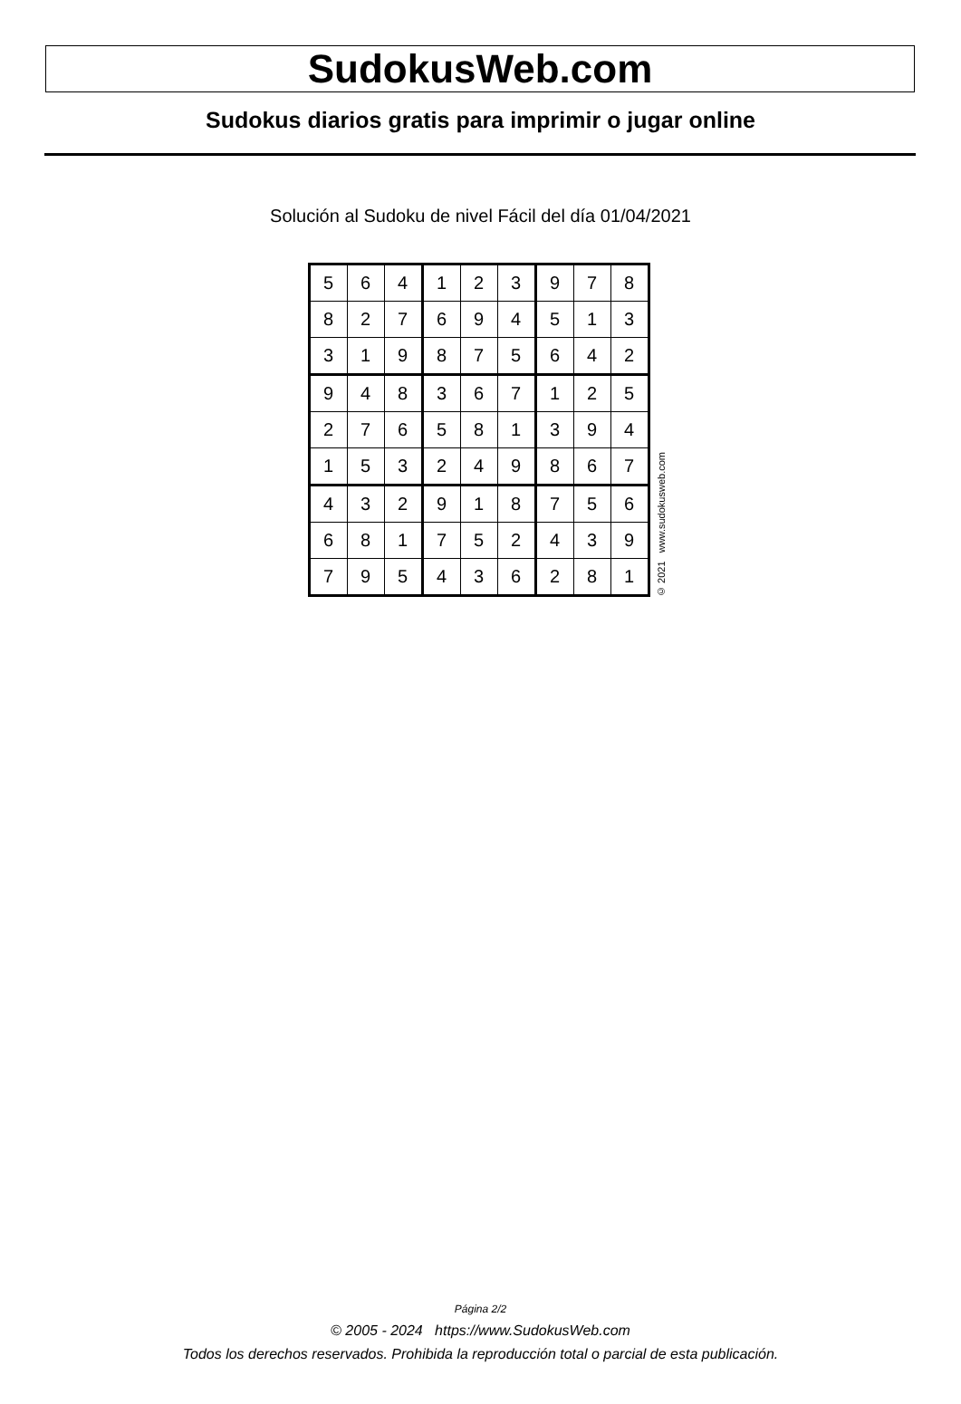SudokusWeb.com
Sudokus diarios gratis para imprimir o jugar online
Solución al Sudoku de nivel Fácil del día 01/04/2021
| 5 | 6 | 4 | 1 | 2 | 3 | 9 | 7 | 8 |
| 8 | 2 | 7 | 6 | 9 | 4 | 5 | 1 | 3 |
| 3 | 1 | 9 | 8 | 7 | 5 | 6 | 4 | 2 |
| 9 | 4 | 8 | 3 | 6 | 7 | 1 | 2 | 5 |
| 2 | 7 | 6 | 5 | 8 | 1 | 3 | 9 | 4 |
| 1 | 5 | 3 | 2 | 4 | 9 | 8 | 6 | 7 |
| 4 | 3 | 2 | 9 | 1 | 8 | 7 | 5 | 6 |
| 6 | 8 | 1 | 7 | 5 | 2 | 4 | 3 | 9 |
| 7 | 9 | 5 | 4 | 3 | 6 | 2 | 8 | 1 |
© 2021 www.sudokusweb.com
Página 2/2
© 2005 - 2024 https://www.SudokusWeb.com
Todos los derechos reservados. Prohibida la reproducción total o parcial de esta publicación.